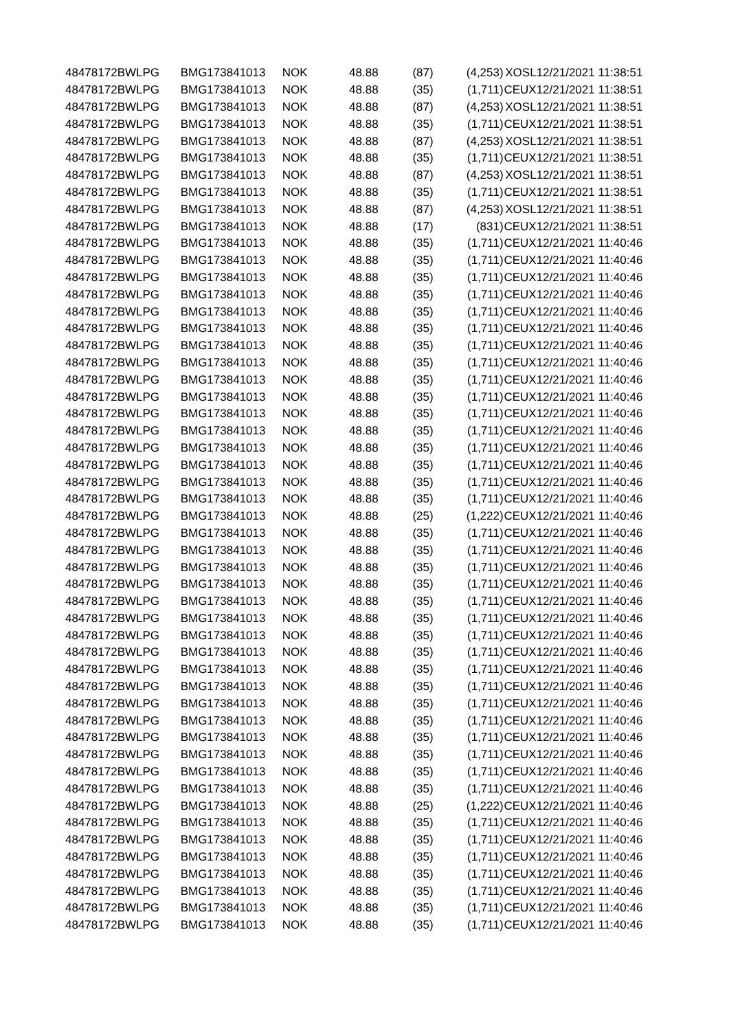| 48478172 | BWLPG | BMG173841013 | NOK | 48.88 | (87) | (4,253) | XOSL | 12/21/2021 11:38:51 |
| 48478172 | BWLPG | BMG173841013 | NOK | 48.88 | (35) | (1,711) | CEUX | 12/21/2021 11:38:51 |
| 48478172 | BWLPG | BMG173841013 | NOK | 48.88 | (87) | (4,253) | XOSL | 12/21/2021 11:38:51 |
| 48478172 | BWLPG | BMG173841013 | NOK | 48.88 | (35) | (1,711) | CEUX | 12/21/2021 11:38:51 |
| 48478172 | BWLPG | BMG173841013 | NOK | 48.88 | (87) | (4,253) | XOSL | 12/21/2021 11:38:51 |
| 48478172 | BWLPG | BMG173841013 | NOK | 48.88 | (35) | (1,711) | CEUX | 12/21/2021 11:38:51 |
| 48478172 | BWLPG | BMG173841013 | NOK | 48.88 | (87) | (4,253) | XOSL | 12/21/2021 11:38:51 |
| 48478172 | BWLPG | BMG173841013 | NOK | 48.88 | (35) | (1,711) | CEUX | 12/21/2021 11:38:51 |
| 48478172 | BWLPG | BMG173841013 | NOK | 48.88 | (87) | (4,253) | XOSL | 12/21/2021 11:38:51 |
| 48478172 | BWLPG | BMG173841013 | NOK | 48.88 | (17) | (831) | CEUX | 12/21/2021 11:38:51 |
| 48478172 | BWLPG | BMG173841013 | NOK | 48.88 | (35) | (1,711) | CEUX | 12/21/2021 11:40:46 |
| 48478172 | BWLPG | BMG173841013 | NOK | 48.88 | (35) | (1,711) | CEUX | 12/21/2021 11:40:46 |
| 48478172 | BWLPG | BMG173841013 | NOK | 48.88 | (35) | (1,711) | CEUX | 12/21/2021 11:40:46 |
| 48478172 | BWLPG | BMG173841013 | NOK | 48.88 | (35) | (1,711) | CEUX | 12/21/2021 11:40:46 |
| 48478172 | BWLPG | BMG173841013 | NOK | 48.88 | (35) | (1,711) | CEUX | 12/21/2021 11:40:46 |
| 48478172 | BWLPG | BMG173841013 | NOK | 48.88 | (35) | (1,711) | CEUX | 12/21/2021 11:40:46 |
| 48478172 | BWLPG | BMG173841013 | NOK | 48.88 | (35) | (1,711) | CEUX | 12/21/2021 11:40:46 |
| 48478172 | BWLPG | BMG173841013 | NOK | 48.88 | (35) | (1,711) | CEUX | 12/21/2021 11:40:46 |
| 48478172 | BWLPG | BMG173841013 | NOK | 48.88 | (35) | (1,711) | CEUX | 12/21/2021 11:40:46 |
| 48478172 | BWLPG | BMG173841013 | NOK | 48.88 | (35) | (1,711) | CEUX | 12/21/2021 11:40:46 |
| 48478172 | BWLPG | BMG173841013 | NOK | 48.88 | (35) | (1,711) | CEUX | 12/21/2021 11:40:46 |
| 48478172 | BWLPG | BMG173841013 | NOK | 48.88 | (35) | (1,711) | CEUX | 12/21/2021 11:40:46 |
| 48478172 | BWLPG | BMG173841013 | NOK | 48.88 | (35) | (1,711) | CEUX | 12/21/2021 11:40:46 |
| 48478172 | BWLPG | BMG173841013 | NOK | 48.88 | (35) | (1,711) | CEUX | 12/21/2021 11:40:46 |
| 48478172 | BWLPG | BMG173841013 | NOK | 48.88 | (35) | (1,711) | CEUX | 12/21/2021 11:40:46 |
| 48478172 | BWLPG | BMG173841013 | NOK | 48.88 | (35) | (1,711) | CEUX | 12/21/2021 11:40:46 |
| 48478172 | BWLPG | BMG173841013 | NOK | 48.88 | (25) | (1,222) | CEUX | 12/21/2021 11:40:46 |
| 48478172 | BWLPG | BMG173841013 | NOK | 48.88 | (35) | (1,711) | CEUX | 12/21/2021 11:40:46 |
| 48478172 | BWLPG | BMG173841013 | NOK | 48.88 | (35) | (1,711) | CEUX | 12/21/2021 11:40:46 |
| 48478172 | BWLPG | BMG173841013 | NOK | 48.88 | (35) | (1,711) | CEUX | 12/21/2021 11:40:46 |
| 48478172 | BWLPG | BMG173841013 | NOK | 48.88 | (35) | (1,711) | CEUX | 12/21/2021 11:40:46 |
| 48478172 | BWLPG | BMG173841013 | NOK | 48.88 | (35) | (1,711) | CEUX | 12/21/2021 11:40:46 |
| 48478172 | BWLPG | BMG173841013 | NOK | 48.88 | (35) | (1,711) | CEUX | 12/21/2021 11:40:46 |
| 48478172 | BWLPG | BMG173841013 | NOK | 48.88 | (35) | (1,711) | CEUX | 12/21/2021 11:40:46 |
| 48478172 | BWLPG | BMG173841013 | NOK | 48.88 | (35) | (1,711) | CEUX | 12/21/2021 11:40:46 |
| 48478172 | BWLPG | BMG173841013 | NOK | 48.88 | (35) | (1,711) | CEUX | 12/21/2021 11:40:46 |
| 48478172 | BWLPG | BMG173841013 | NOK | 48.88 | (35) | (1,711) | CEUX | 12/21/2021 11:40:46 |
| 48478172 | BWLPG | BMG173841013 | NOK | 48.88 | (35) | (1,711) | CEUX | 12/21/2021 11:40:46 |
| 48478172 | BWLPG | BMG173841013 | NOK | 48.88 | (35) | (1,711) | CEUX | 12/21/2021 11:40:46 |
| 48478172 | BWLPG | BMG173841013 | NOK | 48.88 | (35) | (1,711) | CEUX | 12/21/2021 11:40:46 |
| 48478172 | BWLPG | BMG173841013 | NOK | 48.88 | (35) | (1,711) | CEUX | 12/21/2021 11:40:46 |
| 48478172 | BWLPG | BMG173841013 | NOK | 48.88 | (35) | (1,711) | CEUX | 12/21/2021 11:40:46 |
| 48478172 | BWLPG | BMG173841013 | NOK | 48.88 | (35) | (1,711) | CEUX | 12/21/2021 11:40:46 |
| 48478172 | BWLPG | BMG173841013 | NOK | 48.88 | (25) | (1,222) | CEUX | 12/21/2021 11:40:46 |
| 48478172 | BWLPG | BMG173841013 | NOK | 48.88 | (35) | (1,711) | CEUX | 12/21/2021 11:40:46 |
| 48478172 | BWLPG | BMG173841013 | NOK | 48.88 | (35) | (1,711) | CEUX | 12/21/2021 11:40:46 |
| 48478172 | BWLPG | BMG173841013 | NOK | 48.88 | (35) | (1,711) | CEUX | 12/21/2021 11:40:46 |
| 48478172 | BWLPG | BMG173841013 | NOK | 48.88 | (35) | (1,711) | CEUX | 12/21/2021 11:40:46 |
| 48478172 | BWLPG | BMG173841013 | NOK | 48.88 | (35) | (1,711) | CEUX | 12/21/2021 11:40:46 |
| 48478172 | BWLPG | BMG173841013 | NOK | 48.88 | (35) | (1,711) | CEUX | 12/21/2021 11:40:46 |
| 48478172 | BWLPG | BMG173841013 | NOK | 48.88 | (35) | (1,711) | CEUX | 12/21/2021 11:40:46 |